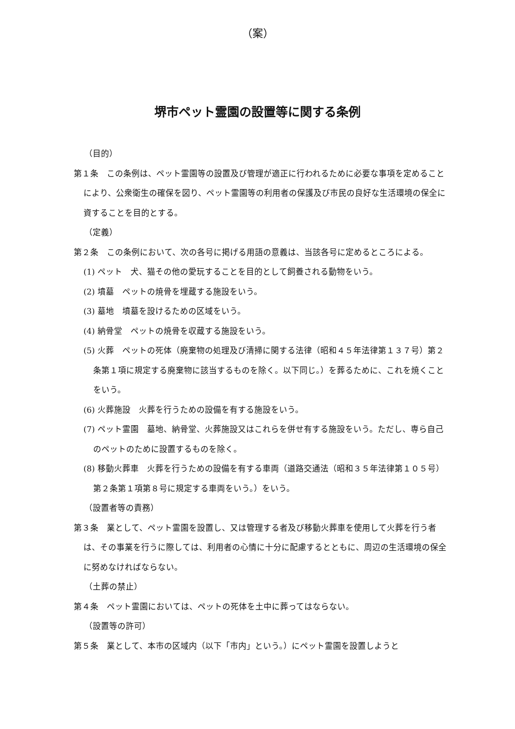（案）
堺市ペット霊園の設置等に関する条例
（目的）
第１条　この条例は、ペット霊園等の設置及び管理が適正に行われるために必要な事項を定めることにより、公衆衛生の確保を図り、ペット霊園等の利用者の保護及び市民の良好な生活環境の保全に資することを目的とする。
（定義）
第２条　この条例において、次の各号に掲げる用語の意義は、当該各号に定めるところによる。
(1) ペット　犬、猫その他の愛玩することを目的として飼養される動物をいう。
(2) 墳墓　ペットの焼骨を埋蔵する施設をいう。
(3) 墓地　墳墓を設けるための区域をいう。
(4) 納骨堂　ペットの焼骨を収蔵する施設をいう。
(5) 火葬　ペットの死体（廃棄物の処理及び清掃に関する法律（昭和４５年法律第１３７号）第２条第１項に規定する廃棄物に該当するものを除く。以下同じ。）を葬るために、これを焼くことをいう。
(6) 火葬施設　火葬を行うための設備を有する施設をいう。
(7) ペット霊園　墓地、納骨堂、火葬施設又はこれらを併せ有する施設をいう。ただし、専ら自己のペットのために設置するものを除く。
(8) 移動火葬車　火葬を行うための設備を有する車両（道路交通法（昭和３５年法律第１０５号）第２条第１項第８号に規定する車両をいう。）をいう。
（設置者等の責務）
第３条　業として、ペット霊園を設置し、又は管理する者及び移動火葬車を使用して火葬を行う者は、その事業を行うに際しては、利用者の心情に十分に配慮するとともに、周辺の生活環境の保全に努めなければならない。
（土葬の禁止）
第４条　ペット霊園においては、ペットの死体を土中に葬ってはならない。
（設置等の許可）
第５条　業として、本市の区域内（以下「市内」という。）にペット霊園を設置しようと